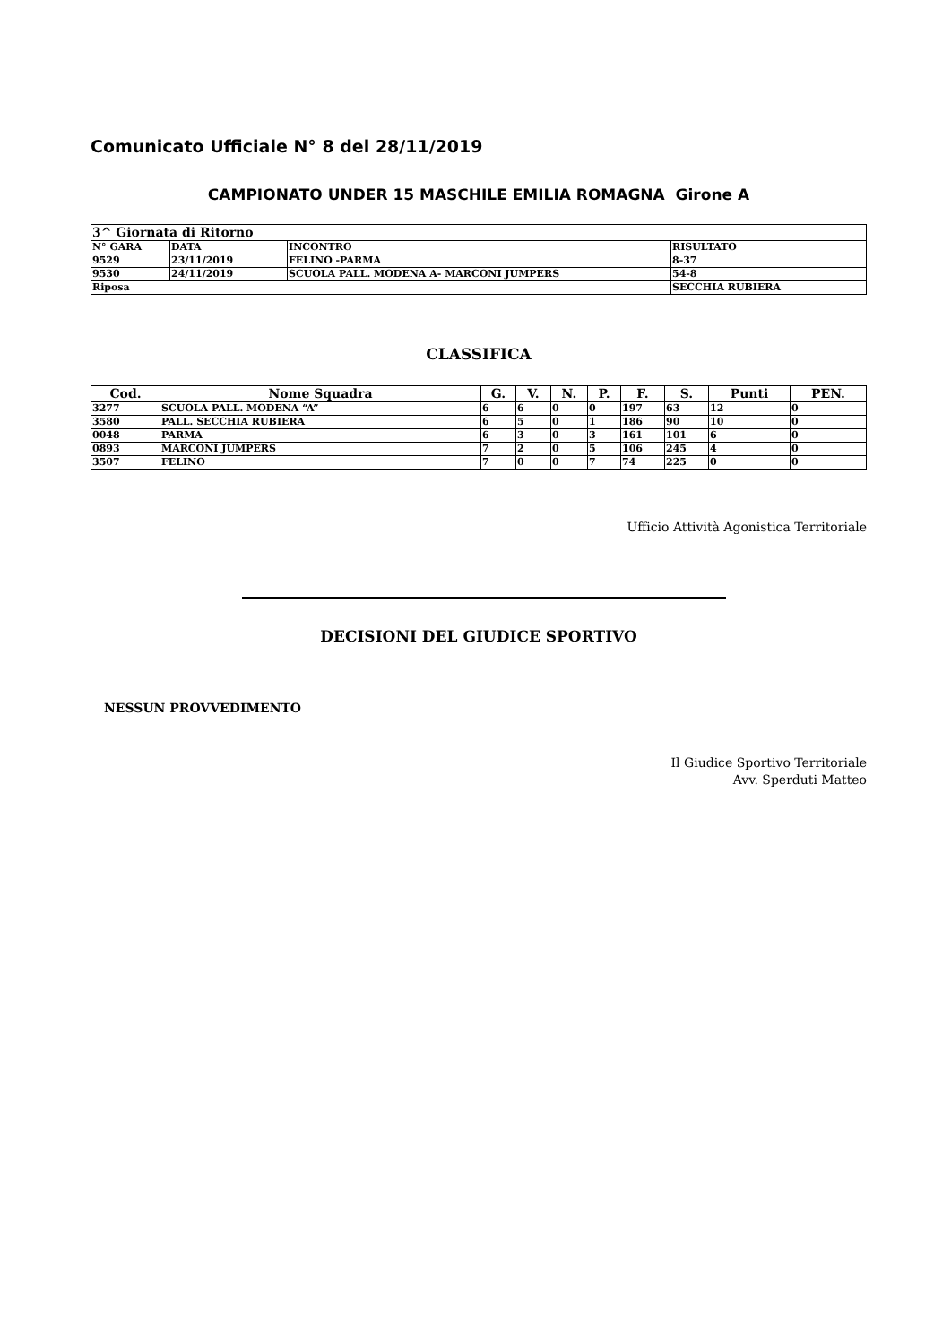Comunicato Ufficiale N° 8 del 28/11/2019
CAMPIONATO UNDER 15 MASCHILE EMILIA ROMAGNA Girone A
| 3^ Giornata di Ritorno | | | |
| N° GARA | DATA | INCONTRO | RISULTATO |
| 9529 | 23/11/2019 | FELINO -PARMA | 8-37 |
| 9530 | 24/11/2019 | SCUOLA PALL. MODENA A- MARCONI JUMPERS | 54-8 |
| Riposa | | | SECCHIA RUBIERA |
CLASSIFICA
| Cod. | Nome Squadra | G. | V. | N. | P. | F. | S. | Punti | PEN. |
| --- | --- | --- | --- | --- | --- | --- | --- | --- | --- |
| 3277 | SCUOLA PALL. MODENA “A” | 6 | 6 | 0 | 0 | 197 | 63 | 12 | 0 |
| 3580 | PALL. SECCHIA RUBIERA | 6 | 5 | 0 | 1 | 186 | 90 | 10 | 0 |
| 0048 | PARMA | 6 | 3 | 0 | 3 | 161 | 101 | 6 | 0 |
| 0893 | MARCONI JUMPERS | 7 | 2 | 0 | 5 | 106 | 245 | 4 | 0 |
| 3507 | FELINO | 7 | 0 | 0 | 7 | 74 | 225 | 0 | 0 |
Ufficio Attività Agonistica Territoriale
DECISIONI DEL GIUDICE SPORTIVO
NESSUN PROVVEDIMENTO
Il Giudice Sportivo Territoriale
Avv. Sperduti Matteo